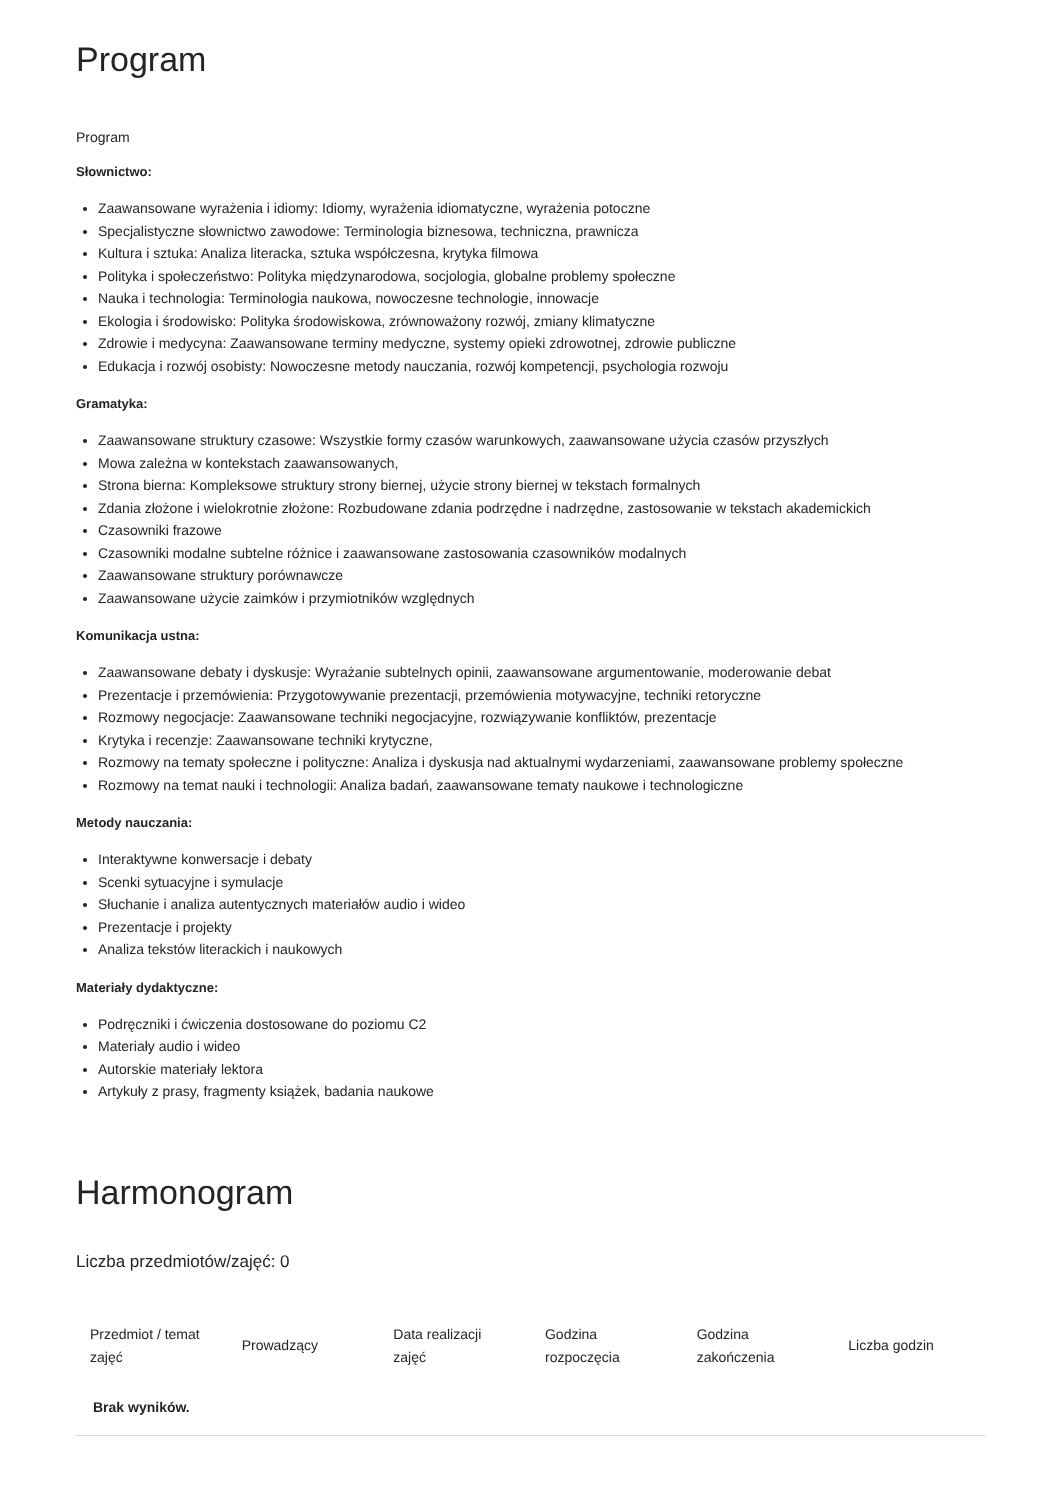Program
Program
Słownictwo:
Zaawansowane wyrażenia i idiomy: Idiomy, wyrażenia idiomatyczne, wyrażenia potoczne
Specjalistyczne słownictwo zawodowe: Terminologia biznesowa, techniczna, prawnicza
Kultura i sztuka: Analiza literacka, sztuka współczesna, krytyka filmowa
Polityka i społeczeństwo: Polityka międzynarodowa, socjologia, globalne problemy społeczne
Nauka i technologia: Terminologia naukowa, nowoczesne technologie, innowacje
Ekologia i środowisko: Polityka środowiskowa, zrównoważony rozwój, zmiany klimatyczne
Zdrowie i medycyna: Zaawansowane terminy medyczne, systemy opieki zdrowotnej, zdrowie publiczne
Edukacja i rozwój osobisty: Nowoczesne metody nauczania, rozwój kompetencji, psychologia rozwoju
Gramatyka:
Zaawansowane struktury czasowe: Wszystkie formy czasów warunkowych, zaawansowane użycia czasów przyszłych
Mowa zależna w kontekstach zaawansowanych,
Strona bierna: Kompleksowe struktury strony biernej, użycie strony biernej w tekstach formalnych
Zdania złożone i wielokrotnie złożone: Rozbudowane zdania podrzędne i nadrzędne, zastosowanie w tekstach akademickich
Czasowniki frazowe
Czasowniki modalne subtelne różnice i zaawansowane zastosowania czasowników modalnych
Zaawansowane struktury porównawcze
Zaawansowane użycie zaimków i przymiotników względnych
Komunikacja ustna:
Zaawansowane debaty i dyskusje: Wyrażanie subtelnych opinii, zaawansowane argumentowanie, moderowanie debat
Prezentacje i przemówienia: Przygotowywanie prezentacji, przemówienia motywacyjne, techniki retoryczne
Rozmowy negocjacje: Zaawansowane techniki negocjacyjne, rozwiązywanie konfliktów, prezentacje
Krytyka i recenzje: Zaawansowane techniki krytyczne,
Rozmowy na tematy społeczne i polityczne: Analiza i dyskusja nad aktualnymi wydarzeniami, zaawansowane problemy społeczne
Rozmowy na temat nauki i technologii: Analiza badań, zaawansowane tematy naukowe i technologiczne
Metody nauczania:
Interaktywne konwersacje i debaty
Scenki sytuacyjne i symulacje
Słuchanie i analiza autentycznych materiałów audio i wideo
Prezentacje i projekty
Analiza tekstów literackich i naukowych
Materiały dydaktyczne:
Podręczniki i ćwiczenia dostosowane do poziomu C2
Materiały audio i wideo
Autorskie materiały lektora
Artykuły z prasy, fragmenty książek, badania naukowe
Harmonogram
Liczba przedmiotów/zajęć: 0
| Przedmiot / temat zajęć | Prowadzący | Data realizacji zajęć | Godzina rozpoczęcia | Godzina zakończenia | Liczba godzin |
| --- | --- | --- | --- | --- | --- |
| Brak wyników. | | | | | |